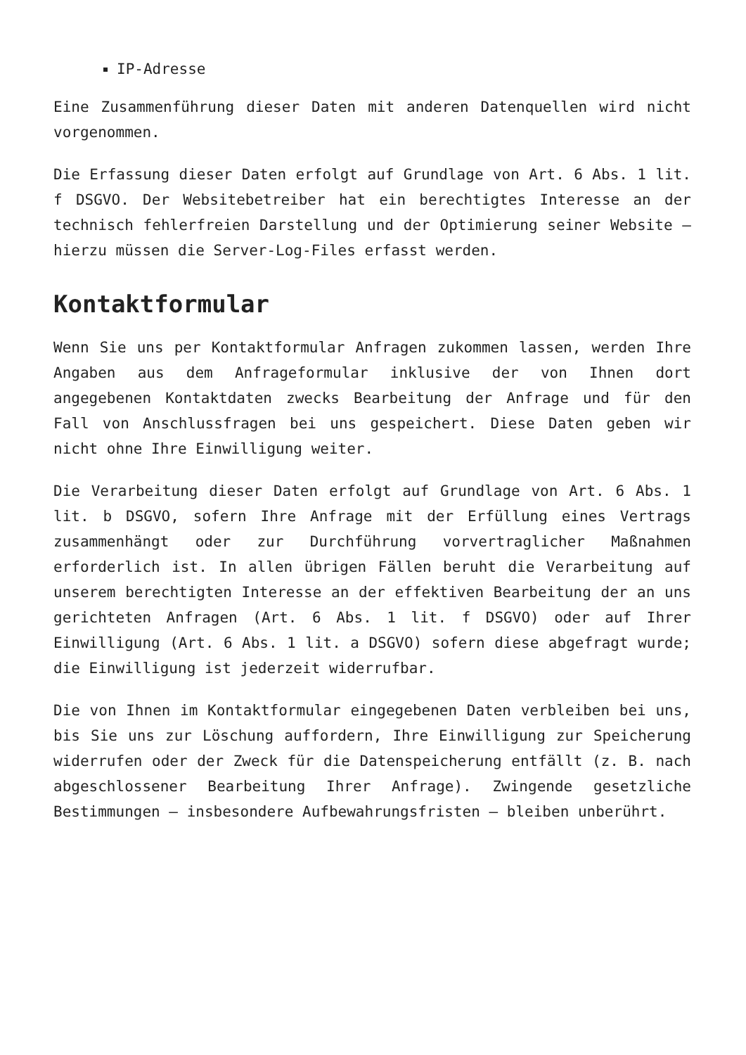IP-Adresse
Eine Zusammenführung dieser Daten mit anderen Datenquellen wird nicht vorgenommen.
Die Erfassung dieser Daten erfolgt auf Grundlage von Art. 6 Abs. 1 lit. f DSGVO. Der Websitebetreiber hat ein berechtigtes Interesse an der technisch fehlerfreien Darstellung und der Optimierung seiner Website – hierzu müssen die Server-Log-Files erfasst werden.
Kontaktformular
Wenn Sie uns per Kontaktformular Anfragen zukommen lassen, werden Ihre Angaben aus dem Anfrageformular inklusive der von Ihnen dort angegebenen Kontaktdaten zwecks Bearbeitung der Anfrage und für den Fall von Anschlussfragen bei uns gespeichert. Diese Daten geben wir nicht ohne Ihre Einwilligung weiter.
Die Verarbeitung dieser Daten erfolgt auf Grundlage von Art. 6 Abs. 1 lit. b DSGVO, sofern Ihre Anfrage mit der Erfüllung eines Vertrags zusammenhängt oder zur Durchführung vorvertraglicher Maßnahmen erforderlich ist. In allen übrigen Fällen beruht die Verarbeitung auf unserem berechtigten Interesse an der effektiven Bearbeitung der an uns gerichteten Anfragen (Art. 6 Abs. 1 lit. f DSGVO) oder auf Ihrer Einwilligung (Art. 6 Abs. 1 lit. a DSGVO) sofern diese abgefragt wurde; die Einwilligung ist jederzeit widerrufbar.
Die von Ihnen im Kontaktformular eingegebenen Daten verbleiben bei uns, bis Sie uns zur Löschung auffordern, Ihre Einwilligung zur Speicherung widerrufen oder der Zweck für die Datenspeicherung entfällt (z. B. nach abgeschlossener Bearbeitung Ihrer Anfrage). Zwingende gesetzliche Bestimmungen – insbesondere Aufbewahrungsfristen – bleiben unberührt.